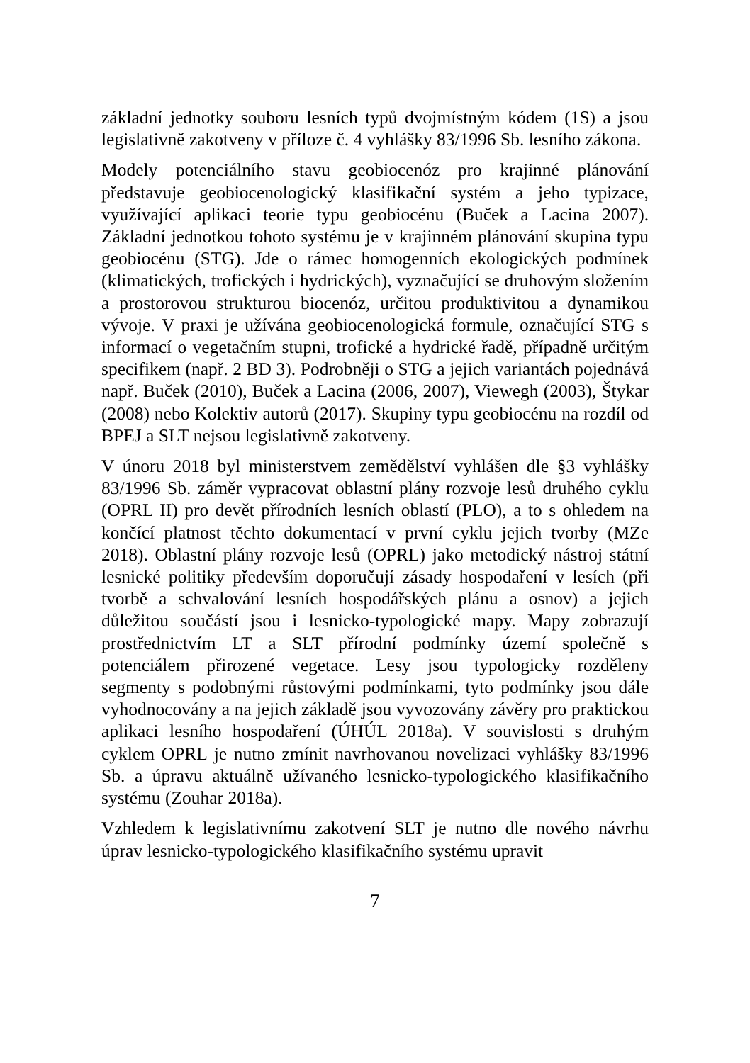základní jednotky souboru lesních typů dvojmístným kódem (1S) a jsou legislativně zakotveny v příloze č. 4 vyhlášky 83/1996 Sb. lesního zákona.
Modely potenciálního stavu geobiocenóz pro krajinné plánování představuje geobiocenologický klasifikační systém a jeho typizace, využívající aplikaci teorie typu geobiocénu (Buček a Lacina 2007). Základní jednotkou tohoto systému je v krajinném plánování skupina typu geobiocénu (STG). Jde o rámec homogenních ekologických podmínek (klimatických, trofických i hydrických), vyznačující se druhovým složením a prostorovou strukturou biocenóz, určitou produktivitou a dynamikou vývoje. V praxi je užívána geobiocenologická formule, označující STG s informací o vegetačním stupni, trofické a hydrické řadě, případně určitým specifikem (např. 2 BD 3). Podrobněji o STG a jejich variantách pojednává např. Buček (2010), Buček a Lacina (2006, 2007), Viewegh (2003), Štykar (2008) nebo Kolektiv autorů (2017). Skupiny typu geobiocénu na rozdíl od BPEJ a SLT nejsou legislativně zakotveny.
V únoru 2018 byl ministerstvem zemědělství vyhlášen dle §3 vyhlášky 83/1996 Sb. záměr vypracovat oblastní plány rozvoje lesů druhého cyklu (OPRL II) pro devět přírodních lesních oblastí (PLO), a to s ohledem na končící platnost těchto dokumentací v první cyklu jejich tvorby (MZe 2018). Oblastní plány rozvoje lesů (OPRL) jako metodický nástroj státní lesnické politiky především doporučují zásady hospodaření v lesích (při tvorbě a schvalování lesních hospodářských plánu a osnov) a jejich důležitou součástí jsou i lesnicko-typologické mapy. Mapy zobrazují prostřednictvím LT a SLT přírodní podmínky území společně s potenciálem přirozené vegetace. Lesy jsou typologicky rozděleny segmenty s podobnými růstovými podmínkami, tyto podmínky jsou dále vyhodnocovány a na jejich základě jsou vyvozovány závěry pro praktickou aplikaci lesního hospodaření (ÚHÚL 2018a). V souvislosti s druhým cyklem OPRL je nutno zmínit navrhovanou novelizaci vyhlášky 83/1996 Sb. a úpravu aktuálně užívaného lesnicko-typologického klasifikačního systému (Zouhar 2018a).
Vzhledem k legislativnímu zakotvení SLT je nutno dle nového návrhu úprav lesnicko-typologického klasifikačního systému upravit
7